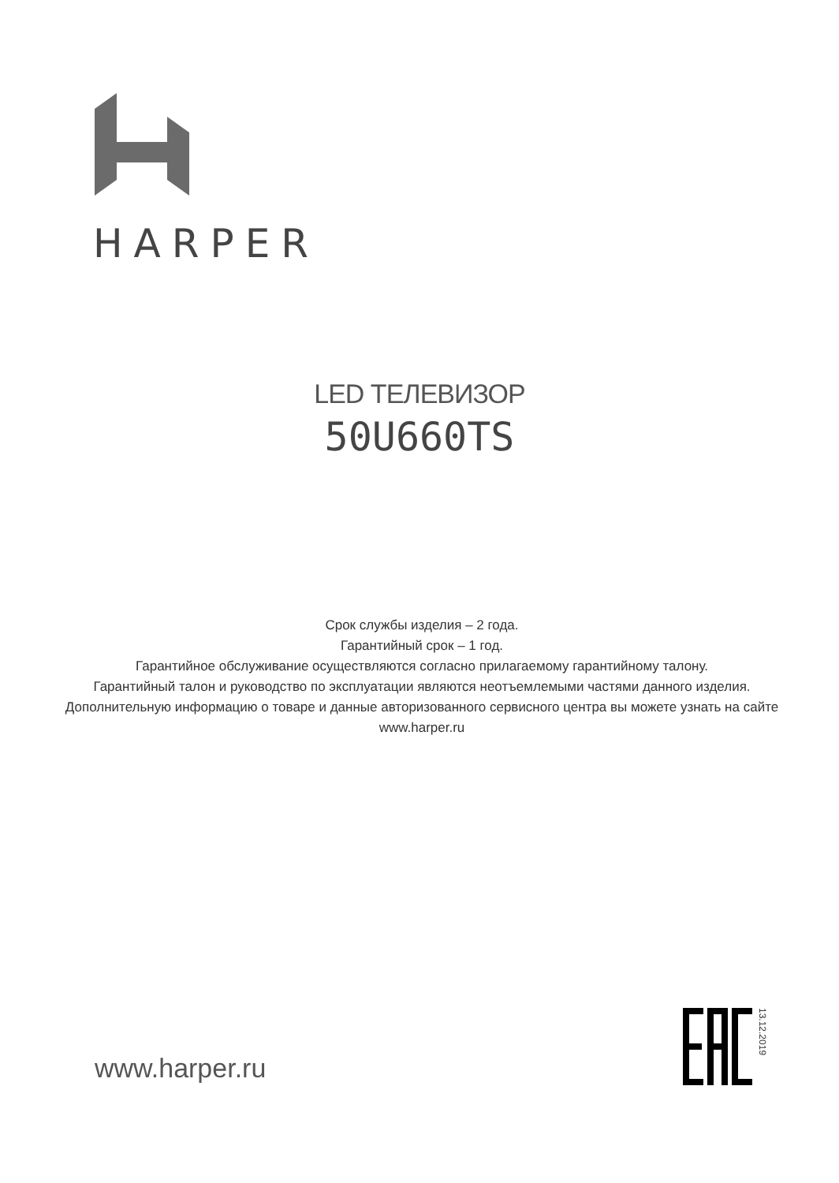HARPER
LED ТЕЛЕВИЗОР
50U660TS
Срок службы изделия – 2 года.
Гарантийный срок – 1 год.
Гарантийное обслуживание осуществляются согласно прилагаемому гарантийному талону.
Гарантийный талон и руководство по эксплуатации являются неотъемлемыми частями данного изделия.
Дополнительную информацию о товаре и данные авторизованного сервисного центра вы можете узнать на сайте www.harper.ru
www.harper.ru
13.12.2019